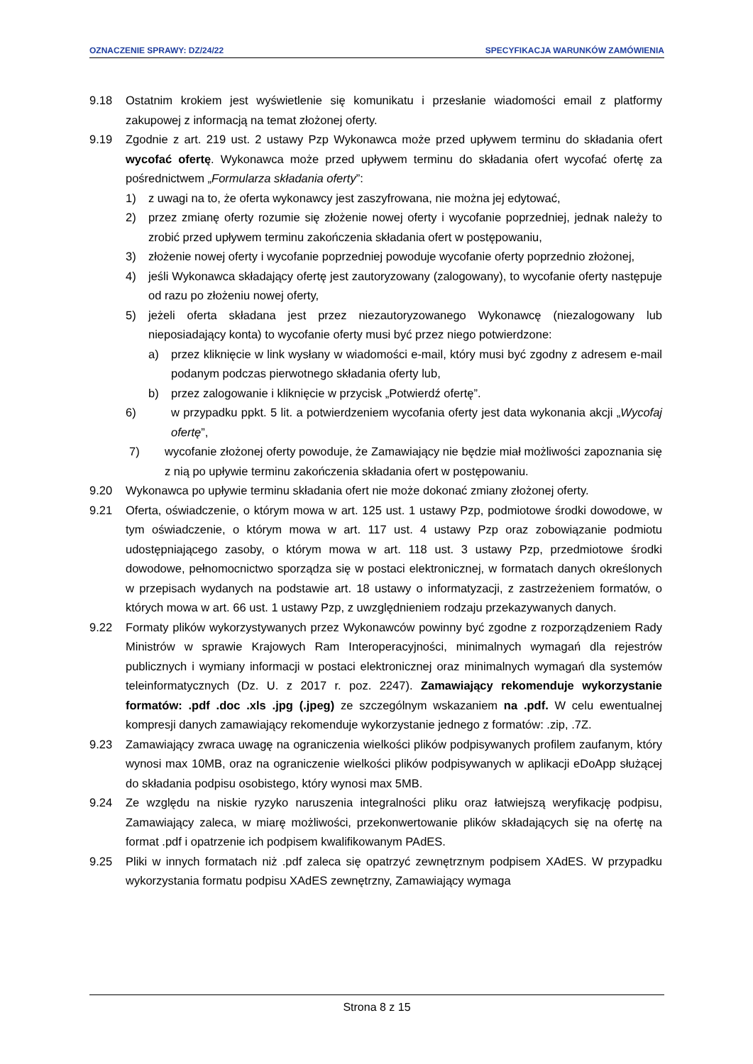OZNACZENIE SPRAWY: DZ/24/22 SPECYFIKACJA WARUNKÓW ZAMÓWIENIA
9.18 Ostatnim krokiem jest wyświetlenie się komunikatu i przesłanie wiadomości email z platformy zakupowej z informacją na temat złożonej oferty.
9.19 Zgodnie z art. 219 ust. 2 ustawy Pzp Wykonawca może przed upływem terminu do składania ofert wycofać ofertę. Wykonawca może przed upływem terminu do składania ofert wycofać ofertę za pośrednictwem „Formularza składania oferty”:
1) z uwagi na to, że oferta wykonawcy jest zaszyfrowana, nie można jej edytować,
2) przez zmianę oferty rozumie się złożenie nowej oferty i wycofanie poprzedniej, jednak należy to zrobić przed upływem terminu zakończenia składania ofert w postępowaniu,
3) złożenie nowej oferty i wycofanie poprzedniej powoduje wycofanie oferty poprzednio złożonej,
4) jeśli Wykonawca składający ofertę jest zautoryzowany (zalogowany), to wycofanie oferty następuje od razu po złożeniu nowej oferty,
5) jeżeli oferta składana jest przez niezautoryzowanego Wykonawcę (niezalogowany lub nieposiadający konta) to wycofanie oferty musi być przez niego potwierdzone:
a) przez kliknięcie w link wysłany w wiadomości e-mail, który musi być zgodny z adresem e-mail podanym podczas pierwotnego składania oferty lub,
b) przez zalogowanie i kliknięcie w przycisk „Potwierdź ofertę”.
6) w przypadku ppkt. 5 lit. a potwierdzeniem wycofania oferty jest data wykonania akcji „Wycofaj ofertę”,
7) wycofanie złożonej oferty powoduje, że Zamawiający nie będzie miał możliwości zapoznania się z nią po upływie terminu zakończenia składania ofert w postępowaniu.
9.20 Wykonawca po upływie terminu składania ofert nie może dokonać zmiany złożonej oferty.
9.21 Oferta, oświadczenie, o którym mowa w art. 125 ust. 1 ustawy Pzp, podmiotowe środki dowodowe, w tym oświadczenie, o którym mowa w art. 117 ust. 4 ustawy Pzp oraz zobowiązanie podmiotu udostępniającego zasoby, o którym mowa w art. 118 ust. 3 ustawy Pzp, przedmiotowe środki dowodowe, pełnomocnictwo sporządza się w postaci elektronicznej, w formatach danych określonych w przepisach wydanych na podstawie art. 18 ustawy o informatyzacji, z zastrzeżeniem formatów, o których mowa w art. 66 ust. 1 ustawy Pzp, z uwzględnieniem rodzaju przekazywanych danych.
9.22 Formaty plików wykorzystywanych przez Wykonawców powinny być zgodne z rozporządzeniem Rady Ministrów w sprawie Krajowych Ram Interoperacyjności, minimalnych wymagań dla rejestrów publicznych i wymiany informacji w postaci elektronicznej oraz minimalnych wymagań dla systemów teleinformatycznych (Dz. U. z 2017 r. poz. 2247). Zamawiający rekomenduje wykorzystanie formatów: .pdf .doc .xls .jpg (.jpeg) ze szczególnym wskazaniem na .pdf. W celu ewentualnej kompresji danych zamawiający rekomenduje wykorzystanie jednego z formatów: .zip, .7Z.
9.23 Zamawiający zwraca uwagę na ograniczenia wielkości plików podpisywanych profilem zaufanym, który wynosi max 10MB, oraz na ograniczenie wielkości plików podpisywanych w aplikacji eDoApp służącej do składania podpisu osobistego, który wynosi max 5MB.
9.24 Ze względu na niskie ryzyko naruszenia integralności pliku oraz łatwiejszą weryfikację podpisu, Zamawiający zaleca, w miarę możliwości, przekonwertowanie plików składających się na ofertę na format .pdf i opatrzenie ich podpisem kwalifikowanym PAdES.
9.25 Pliki w innych formatach niż .pdf zaleca się opatrzyć zewnętrznym podpisem XAdES. W przypadku wykorzystania formatu podpisu XAdES zewnętrzny, Zamawiający wymaga
Strona 8 z 15